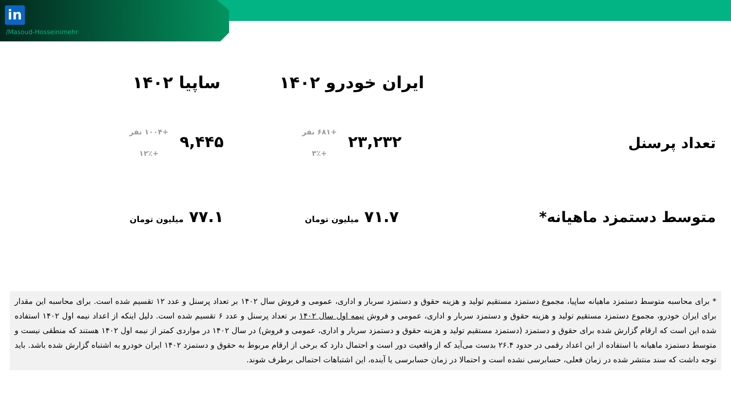in
/Masoud-Hosseinimehr
| | ایران خودرو ۱۴۰۲ | ساپیا ۱۴۰۲ |
| --- | --- | --- |
| تعداد پرسنل | ۲۳,۲۳۲ +۶۸۱ نفر +۳٪ | ۹,۴۴۵ +۱۰۰۴ نفر +۱۲٪ |
| متوسط دستمزد ماهیانه* | ۷۱.۷ میلیون تومان | ۷۷.۱ میلیون تومان |
* برای محاسبه متوسط دستمزد ماهیانه ساپیا، مجموع دستمزد مستقیم تولید و هزینه حقوق و دستمزد سربار و اداری، عمومی و فروش سال ۱۴۰۲ بر تعداد پرسنل و عدد ۱۲ تقسیم شده است. برای محاسبه این مقدار برای ایران خودرو، مجموع دستمزد مستقیم تولید و هزینه حقوق و دستمزد سربار و اداری، عمومی و فروش نیمه اول سال ۱۴۰۲ بر تعداد پرسنل و عدد ۶ تقسیم شده است. دلیل اینکه از اعداد نیمه اول ۱۴۰۲ استفاده شده این است که ارقام گزارش شده برای حقوق و دستمزد (دستمزد مستقیم تولید و هزینه حقوق و دستمزد سربار و اداری، عمومی و فروش) در سال ۱۴۰۲ در مواردی کمتر از نیمه اول ۱۴۰۲ هستند که منطقی نیست و متوسط دستمزد ماهیانه با استفاده از این اعداد رقمی در حدود ۲۶.۴ بدست می‌آید که از واقعیت دور است و احتمال دارد که برخی از ارقام مربوط به حقوق و دستمزد ۱۴۰۲ ایران خودرو به اشتباه گزارش شده باشد. باید توجه داشت که سند منتشر شده در زمان فعلی، حسابرسی نشده است و احتمالا در زمان حسابرسی یا آینده، این اشتباهات احتمالی برطرف شوند.